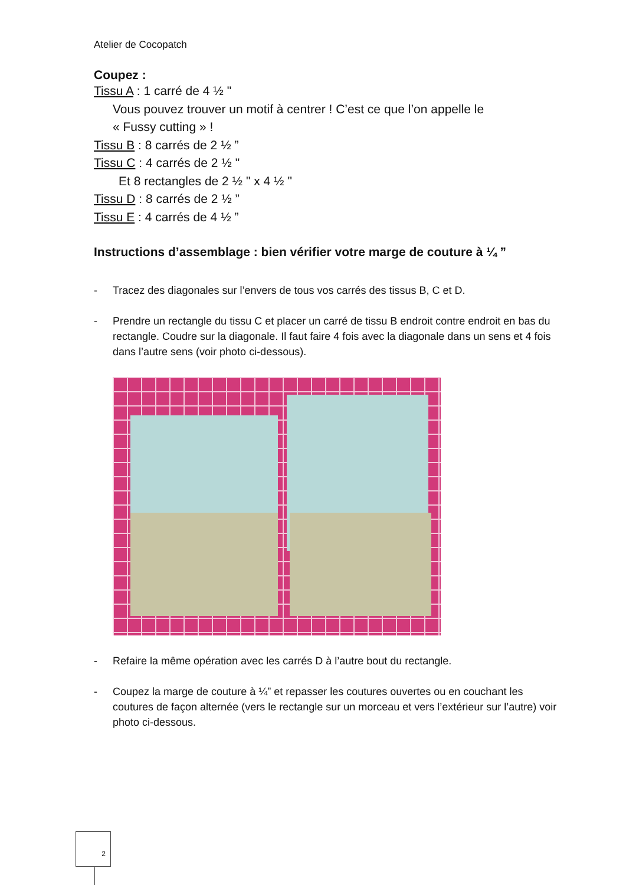Atelier de Cocopatch
Coupez :
Tissu A : 1 carré de 4 ½ "
Vous pouvez trouver un motif à centrer ! C’est ce que l’on appelle le
« Fussy cutting » !
Tissu B : 8 carrés de 2 ½ ”
Tissu C : 4 carrés de 2 ½ "
Et 8 rectangles de 2 ½ " x 4 ½ "
Tissu D : 8 carrés de 2 ½ ”
Tissu E : 4 carrés de 4 ½ ”
Instructions d’assemblage : bien vérifier votre marge de couture à ¼ ”
- Tracez des diagonales sur l’envers de tous vos carrés des tissus B, C et D.
- Prendre un rectangle du tissu C et placer un carré de tissu B endroit contre endroit en bas du rectangle. Coudre sur la diagonale. Il faut faire 4 fois avec la diagonale dans un sens et 4 fois dans l’autre sens (voir photo ci-dessous).
- Refaire la même opération avec les carrés D à l’autre bout du rectangle.
- Coupez la marge de couture à ¼” et repasser les coutures ouvertes ou en couchant les coutures de façon alternée (vers le rectangle sur un morceau et vers l’extérieur sur l’autre) voir photo ci-dessous.
2